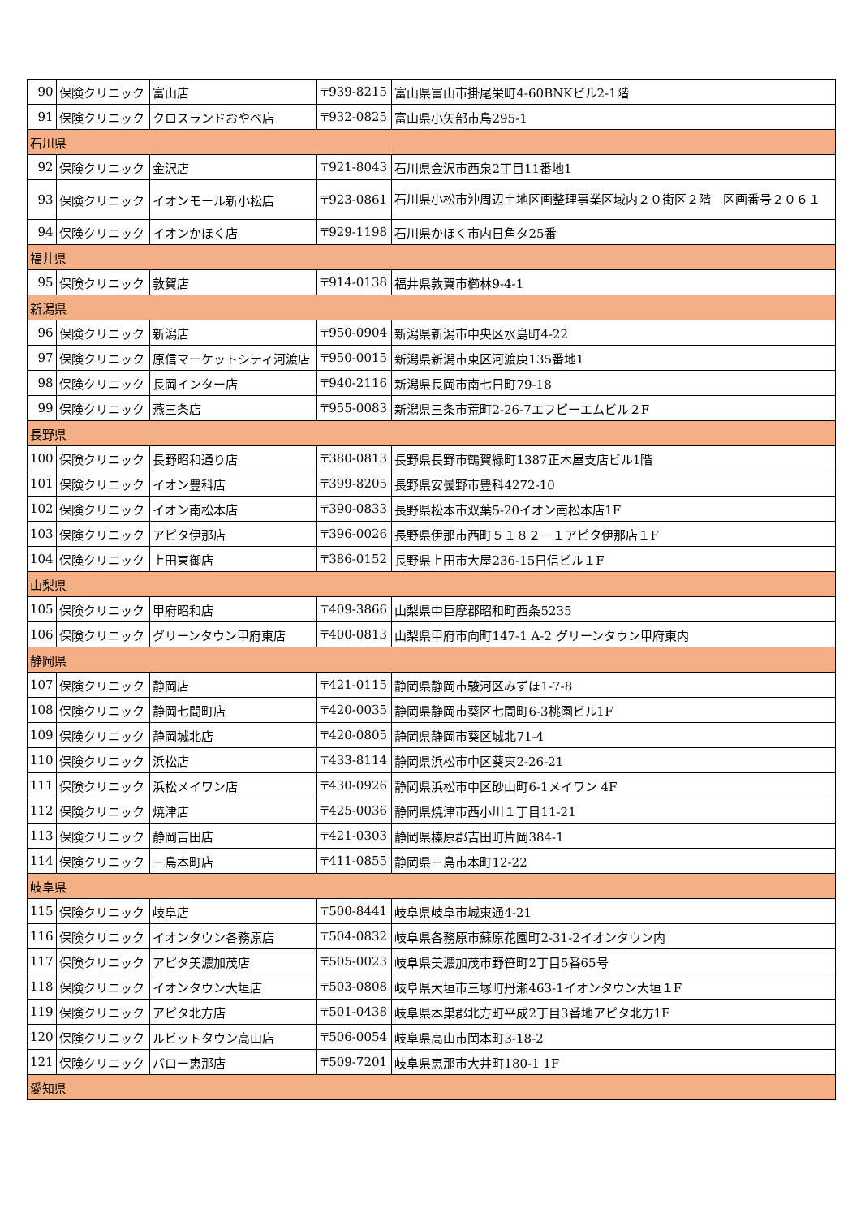| 90 | 保険クリニック | 富山店 | 〒939-8215 | 富山県富山市掛尾栄町4-60BNKビル2-1階 |
| 91 | 保険クリニック | クロスランドおやべ店 | 〒932-0825 | 富山県小矢部市島295-1 |
| 石川県 | | | | |
| 92 | 保険クリニック | 金沢店 | 〒921-8043 | 石川県金沢市西泉2丁目11番地1 |
| 93 | 保険クリニック | イオンモール新小松店 | 〒923-0861 | 石川県小松市沖周辺土地区画整理事業区域内２０街区２階 区画番号２０６１ |
| 94 | 保険クリニック | イオンかほく店 | 〒929-1198 | 石川県かほく市内日角タ25番 |
| 福井県 | | | | |
| 95 | 保険クリニック | 敦賀店 | 〒914-0138 | 福井県敦賀市櫛林9-4-1 |
| 新潟県 | | | | |
| 96 | 保険クリニック | 新潟店 | 〒950-0904 | 新潟県新潟市中央区水島町4-22 |
| 97 | 保険クリニック | 原信マーケットシティ河渡店 | 〒950-0015 | 新潟県新潟市東区河渡庚135番地1 |
| 98 | 保険クリニック | 長岡インター店 | 〒940-2116 | 新潟県長岡市南七日町79-18 |
| 99 | 保険クリニック | 燕三条店 | 〒955-0083 | 新潟県三条市荒町2-26-7エフピーエムビル２F |
| 長野県 | | | | |
| 100 | 保険クリニック | 長野昭和通り店 | 〒380-0813 | 長野県長野市鶴賀緑町1387正木屋支店ビル1階 |
| 101 | 保険クリニック | イオン豊科店 | 〒399-8205 | 長野県安曇野市豊科4272-10 |
| 102 | 保険クリニック | イオン南松本店 | 〒390-0833 | 長野県松本市双葉5-20イオン南松本店1F |
| 103 | 保険クリニック | アピタ伊那店 | 〒396-0026 | 長野県伊那市西町５１８２－１アピタ伊那店１F |
| 104 | 保険クリニック | 上田東御店 | 〒386-0152 | 長野県上田市大屋236-15日信ビル１F |
| 山梨県 | | | | |
| 105 | 保険クリニック | 甲府昭和店 | 〒409-3866 | 山梨県中巨摩郡昭和町西条5235 |
| 106 | 保険クリニック | グリーンタウン甲府東店 | 〒400-0813 | 山梨県甲府市向町147-1 A-2 グリーンタウン甲府東内 |
| 静岡県 | | | | |
| 107 | 保険クリニック | 静岡店 | 〒421-0115 | 静岡県静岡市駿河区みずほ1-7-8 |
| 108 | 保険クリニック | 静岡七間町店 | 〒420-0035 | 静岡県静岡市葵区七間町6-3桃園ビル1F |
| 109 | 保険クリニック | 静岡城北店 | 〒420-0805 | 静岡県静岡市葵区城北71-4 |
| 110 | 保険クリニック | 浜松店 | 〒433-8114 | 静岡県浜松市中区葵東2-26-21 |
| 111 | 保険クリニック | 浜松メイワン店 | 〒430-0926 | 静岡県浜松市中区砂山町6-1メイワン 4F |
| 112 | 保険クリニック | 焼津店 | 〒425-0036 | 静岡県焼津市西小川１丁目11-21 |
| 113 | 保険クリニック | 静岡吉田店 | 〒421-0303 | 静岡県榛原郡吉田町片岡384-1 |
| 114 | 保険クリニック | 三島本町店 | 〒411-0855 | 静岡県三島市本町12-22 |
| 岐阜県 | | | | |
| 115 | 保険クリニック | 岐阜店 | 〒500-8441 | 岐阜県岐阜市城東通4-21 |
| 116 | 保険クリニック | イオンタウン各務原店 | 〒504-0832 | 岐阜県各務原市蘇原花園町2-31-2イオンタウン内 |
| 117 | 保険クリニック | アピタ美濃加茂店 | 〒505-0023 | 岐阜県美濃加茂市野笹町2丁目5番65号 |
| 118 | 保険クリニック | イオンタウン大垣店 | 〒503-0808 | 岐阜県大垣市三塚町丹瀬463-1イオンタウン大垣１F |
| 119 | 保険クリニック | アピタ北方店 | 〒501-0438 | 岐阜県本巣郡北方町平成2丁目3番地アピタ北方1F |
| 120 | 保険クリニック | ルビットタウン高山店 | 〒506-0054 | 岐阜県高山市岡本町3-18-2 |
| 121 | 保険クリニック | バロー恵那店 | 〒509-7201 | 岐阜県恵那市大井町180-1 1F |
| 愛知県 | | | | |